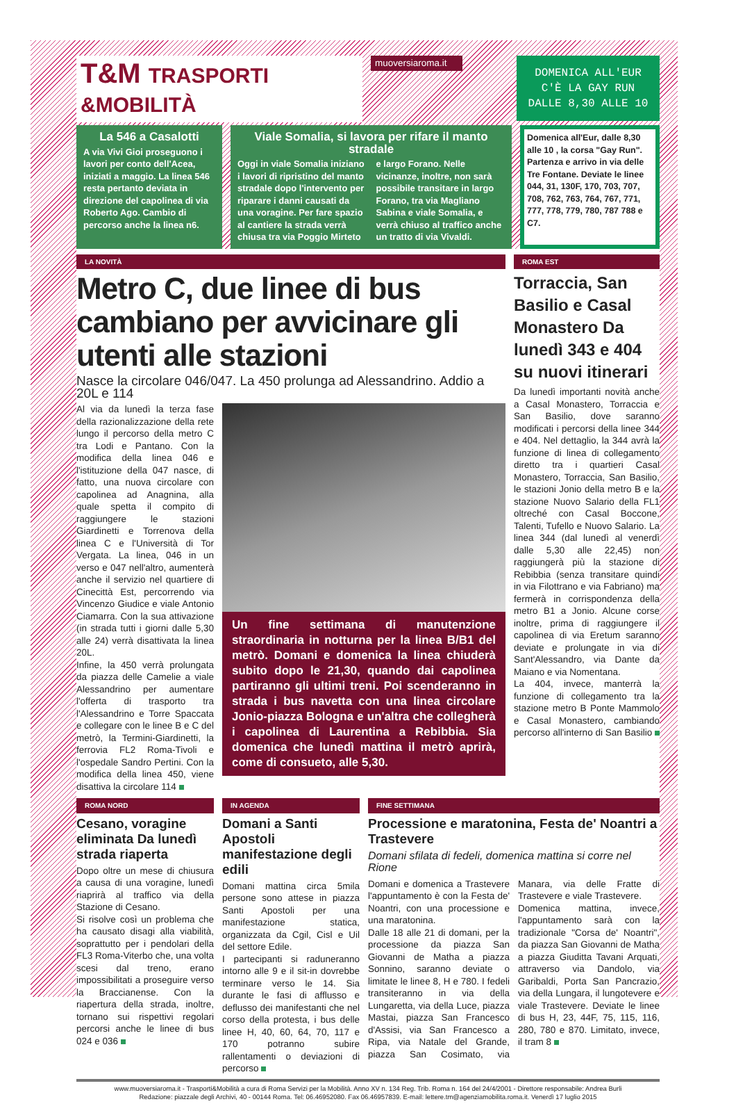T&M TRASPORTI &MOBILITÀ
muoversiaroma.it
DOMENICA ALL'EUR C'È LA GAY RUN DALLE 8,30 ALLE 10
La 546 a Casalotti
A via Vivi Gioi proseguono i lavori per conto dell'Acea, iniziati a maggio. La linea 546 resta pertanto deviata in direzione del capolinea di via Roberto Ago. Cambio di percorso anche la linea n6.
Viale Somalia, si lavora per rifare il manto stradale
Oggi in viale Somalia iniziano i lavori di ripristino del manto stradale dopo l'intervento per riparare i danni causati da una voragine. Per fare spazio al cantiere la strada verrà chiusa tra via Poggio Mirteto e largo Forano. Nelle vicinanze, inoltre, non sarà possibile transitare in largo Forano, tra via Magliano Sabina e viale Somalia, e verrà chiuso al traffico anche un tratto di via Vivaldi.
Domenica all'Eur, dalle 8,30 alle 10 , la corsa "Gay Run". Partenza e arrivo in via delle Tre Fontane. Deviate le linee 044, 31, 130F, 170, 703, 707, 708, 762, 763, 764, 767, 771, 777, 778, 779, 780, 787 788 e C7.
LA NOVITÀ
Metro C, due linee di bus cambiano per avvicinare gli utenti alle stazioni
Nasce la circolare 046/047. La 450 prolunga ad Alessandrino. Addio a 20L e 114
Al via da lunedì la terza fase della razionalizzazione della rete lungo il percorso della metro C tra Lodi e Pantano. Con la modifica della linea 046 e l'istituzione della 047 nasce, di fatto, una nuova circolare con capolinea ad Anagnina, alla quale spetta il compito di raggiungere le stazioni Giardinetti e Torrenova della linea C e l'Università di Tor Vergata. La linea, 046 in un verso e 047 nell'altro, aumenterà anche il servizio nel quartiere di Cinecittà Est, percorrendo via Vincenzo Giudice e viale Antonio Ciamarra. Con la sua attivazione (in strada tutti i giorni dalle 5,30 alle 24) verrà disattivata la linea 20L.
Infine, la 450 verrà prolungata da piazza delle Camelie a viale Alessandrino per aumentare l'offerta di trasporto tra l'Alessandrino e Torre Spaccata e collegare con le linee B e C del metrò, la Termini-Giardinetti, la ferrovia FL2 Roma-Tivoli e l'ospedale Sandro Pertini. Con la modifica della linea 450, viene disattiva la circolare 114
Un fine settimana di manutenzione straordinaria in notturna per la linea B/B1 del metrò. Domani e domenica la linea chiuderà subito dopo le 21,30, quando dai capolinea partiranno gli ultimi treni. Poi scenderanno in strada i bus navetta con una linea circolare Jonio-piazza Bologna e un'altra che collegherà i capolinea di Laurentina a Rebibbia. Sia domenica che lunedì mattina il metrò aprirà, come di consueto, alle 5,30.
ROMA EST
Torraccia, San Basilio e Casal Monastero Da lunedì 343 e 404 su nuovi itinerari
Da lunedì importanti novità anche a Casal Monastero, Torraccia e San Basilio, dove saranno modificati i percorsi della linee 344 e 404. Nel dettaglio, la 344 avrà la funzione di linea di collegamento diretto tra i quartieri Casal Monastero, Torraccia, San Basilio, le stazioni Jonio della metro B e la stazione Nuovo Salario della FL1 oltreché con Casal Boccone, Talenti, Tufello e Nuovo Salario. La linea 344 (dal lunedì al venerdì dalle 5,30 alle 22,45) non raggiungerà più la stazione di Rebibbia (senza transitare quindi in via Filottrano e via Fabriano) ma fermerà in corrispondenza della metro B1 a Jonio. Alcune corse inoltre, prima di raggiungere il capolinea di via Eretum saranno deviate e prolungate in via di Sant'Alessandro, via Dante da Maiano e via Nomentana.
La 404, invece, manterrà la funzione di collegamento tra la stazione metro B Ponte Mammolo e Casal Monastero, cambiando percorso all'interno di San Basilio
ROMA NORD
Cesano, voragine eliminata Da lunedì strada riaperta
Dopo oltre un mese di chiusura a causa di una voragine, lunedì riaprirà al traffico via della Stazione di Cesano.
Si risolve così un problema che ha causato disagi alla viabilità, soprattutto per i pendolari della FL3 Roma-Viterbo che, una volta scesi dal treno, erano impossibilitati a proseguire verso la Braccianense. Con la riapertura della strada, inoltre, tornano sui rispettivi regolari percorsi anche le linee di bus 024 e 036
IN AGENDA
Domani a Santi Apostoli manifestazione degli edili
Domani mattina circa 5mila persone sono attese in piazza Santi Apostoli per una manifestazione statica, organizzata da Cgil, Cisl e Uil del settore Edile.
I partecipanti si raduneranno intorno alle 9 e il sit-in dovrebbe terminare verso le 14. Sia durante le fasi di afflusso e deflusso dei manifestanti che nel corso della protesta, i bus delle linee H, 40, 60, 64, 70, 117 e 170 potranno subire rallentamenti o deviazioni di percorso
FINE SETTIMANA
Processione e maratonina, Festa de' Noantri a Trastevere
Domani sfilata di fedeli, domenica mattina si corre nel Rione
Domani e domenica a Trastevere l'appuntamento è con la Festa de' Noantri, con una processione e una maratonina.
Dalle 18 alle 21 di domani, per la processione da piazza San Giovanni de Matha a piazza Sonnino, saranno deviate o limitate le linee 8, H e 780. I fedeli transiteranno in via della Lungaretta, via della Luce, piazza Mastai, piazza San Francesco d'Assisi, via San Francesco a Ripa, via Natale del Grande, piazza San Cosimato, via Manara, via delle Fratte di Trastevere e viale Trastevere.
Domenica mattina, invece, l'appuntamento sarà con la tradizionale "Corsa de' Noantri", da piazza San Giovanni de Matha a piazza Giuditta Tavani Arquati, attraverso via Dandolo, via Garibaldi, Porta San Pancrazio, via della Lungara, il lungotevere e viale Trastevere. Deviate le linee di bus H, 23, 44F, 75, 115, 116, 280, 780 e 870. Limitato, invece, il tram 8
www.muoversiaroma.it - Trasporti&Mobilità a cura di Roma Servizi per la Mobilità. Anno XV n. 134 Reg. Trib. Roma n. 164 del 24/4/2001 - Direttore responsabile: Andrea Burli
Redazione: piazzale degli Archivi, 40 - 00144 Roma. Tel: 06.46952080. Fax 06.46957839. E-mail: lettere.tm@agenziamobilita.roma.it. Venerdì 17 luglio 2015